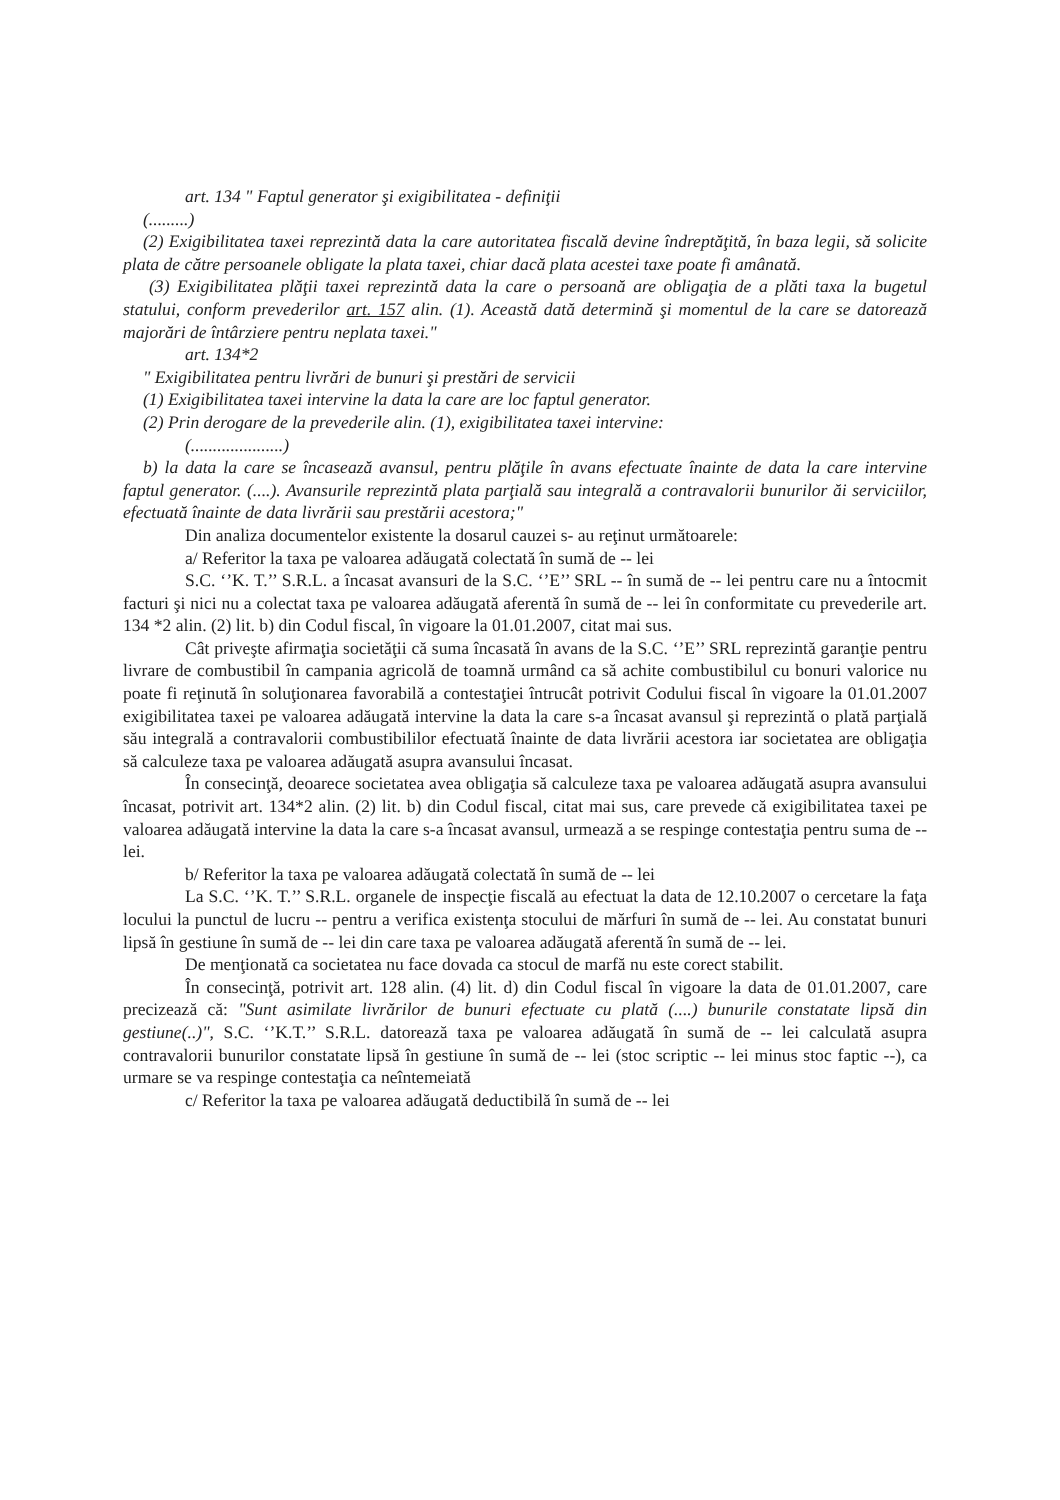art. 134 " Faptul generator şi exigibilitatea - definiţii
(.........)
(2) Exigibilitatea taxei reprezintă data la care autoritatea fiscală devine îndreptăţită, în baza legii, să solicite plata de către persoanele obligate la plata taxei, chiar dacă plata acestei taxe poate fi amânată.
(3) Exigibilitatea plăţii taxei reprezintă data la care o persoană are obligaţia de a plăti taxa la bugetul statului, conform prevederilor art. 157 alin. (1). Această dată determină şi momentul de la care se datorează majorări de întârziere pentru neplata taxei."
art. 134*2
" Exigibilitatea pentru livrări de bunuri şi prestări de servicii
(1) Exigibilitatea taxei intervine la data la care are loc faptul generator.
(2) Prin derogare de la prevederile alin. (1), exigibilitatea taxei intervine:
(.....................)
b) la data la care se încasează avansul, pentru plăţile în avans efectuate înainte de data la care intervine faptul generator. (....). Avansurile reprezintă plata parţială sau integrală a contravalorii bunurilor ăi serviciilor, efectuată înainte de data livrării sau prestării acestora;"
Din analiza documentelor existente la dosarul cauzei s- au reţinut următoarele:
a/ Referitor la taxa pe valoarea adăugată colectată în sumă de -- lei
S.C. ‘’K. T.’’ S.R.L. a încasat avansuri de la S.C. ‘’E’’ SRL -- în sumă de -- lei pentru care nu a întocmit facturi şi nici nu a colectat taxa pe valoarea adăugată aferentă în sumă de -- lei în conformitate cu prevederile art. 134 *2 alin. (2) lit. b) din Codul fiscal, în vigoare la 01.01.2007, citat mai sus.
Cât priveşte afirmaţia societăţii că suma încasată în avans de la S.C. ‘’E’’ SRL reprezintă garanţie pentru livrare de combustibil în campania agricolă de toamnă urmând ca să achite combustibilul cu bonuri valorice nu poate fi reţinută în soluţionarea favorabilă a contestaţiei întrucât potrivit Codului fiscal în vigoare la 01.01.2007 exigibilitatea taxei pe valoarea adăugată intervine la data la care s-a încasat avansul şi reprezintă o plată parţială său integrală a contravalorii combustibililor efectuată înainte de data livrării acestora iar societatea are obligaţia să calculeze taxa pe valoarea adăugată asupra avansului încasat.
În consecinţă, deoarece societatea avea obligaţia să calculeze taxa pe valoarea adăugată asupra avansului încasat, potrivit art. 134*2 alin. (2) lit. b) din Codul fiscal, citat mai sus, care prevede că exigibilitatea taxei pe valoarea adăugată intervine la data la care s-a încasat avansul, urmează a se respinge contestaţia pentru suma de -- lei.
b/ Referitor la taxa pe valoarea adăugată colectată în sumă de -- lei
La S.C. ‘’K. T.’’ S.R.L. organele de inspecţie fiscală au efectuat la data de 12.10.2007 o cercetare la faţa locului la punctul de lucru -- pentru a verifica existenţa stocului de mărfuri în sumă de -- lei. Au constatat bunuri lipsă în gestiune în sumă de -- lei din care taxa pe valoarea adăugată aferentă în sumă de -- lei.
De menţionată ca societatea nu face dovada ca stocul de marfă nu este corect stabilit.
În consecinţă, potrivit art. 128 alin. (4) lit. d) din Codul fiscal în vigoare la data de 01.01.2007, care precizează că: "Sunt asimilate livrărilor de bunuri efectuate cu plată (....) bunurile constatate lipsă din gestiune(..)", S.C. ‘’K.T.’’ S.R.L. datorează taxa pe valoarea adăugată în sumă de -- lei calculată asupra contravalorii bunurilor constatate lipsă în gestiune în sumă de -- lei (stoc scriptic -- lei minus stoc faptic --), ca urmare se va respinge contestaţia ca neîntemeiată
c/ Referitor la taxa pe valoarea adăugată deductibilă în sumă de -- lei